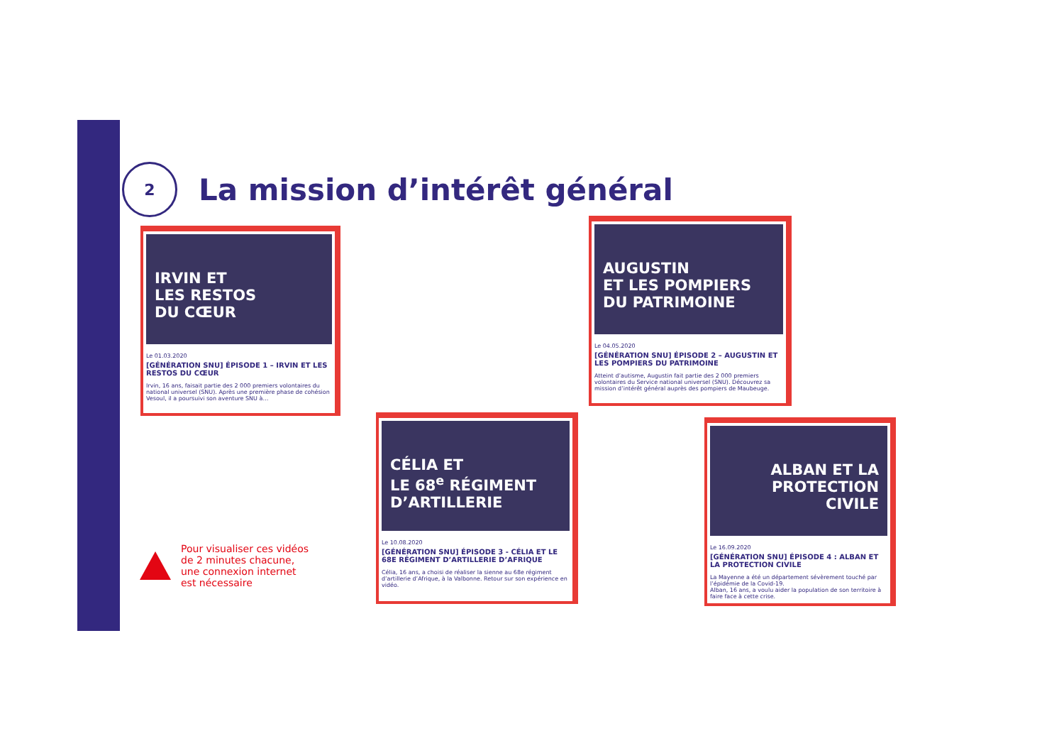2
La mission d’intérêt général
IRVIN ET
LES RESTOS
DU CŒUR
Le 01.03.2020
[GÉNÉRATION SNU] ÉPISODE 1 – IRVIN ET LES RESTOS DU CŒUR
Irvin, 16 ans, faisait partie des 2 000 premiers volontaires du national universel (SNU). Après une première phase de cohésion Vesoul, il a poursuivi son aventure SNU à…
AUGUSTIN
ET LES POMPIERS
DU PATRIMOINE
Le 04.05.2020
[GÉNÉRATION SNU] ÉPISODE 2 – AUGUSTIN ET LES POMPIERS DU PATRIMOINE
Atteint d’autisme, Augustin fait partie des 2 000 premiers volontaires du Service national universel (SNU). Découvrez sa mission d’intérêt général auprès des pompiers de Maubeuge.
CÉLIA ET
LE 68<sup>e</sup> RÉGIMENT
D’ARTILLERIE
Le 10.08.2020
[GÉNÉRATION SNU] ÉPISODE 3 - CÉLIA ET LE 68E RÉGIMENT D’ARTILLERIE D’AFRIQUE
Célia, 16 ans, a choisi de réaliser la sienne au 68e régiment d’artillerie d’Afrique, à la Valbonne. Retour sur son expérience en vidéo.
ALBAN ET LA
PROTECTION
CIVILE
Le 16.09.2020
[GÉNÉRATION SNU] ÉPISODE 4 : ALBAN ET LA PROTECTION CIVILE
La Mayenne a été un département sévèrement touché par l’épidémie de la Covid-19.
Alban, 16 ans, a voulu aider la population de son territoire à faire face à cette crise.
Pour visualiser ces vidéos
de 2 minutes chacune,
une connexion internet
est nécessaire